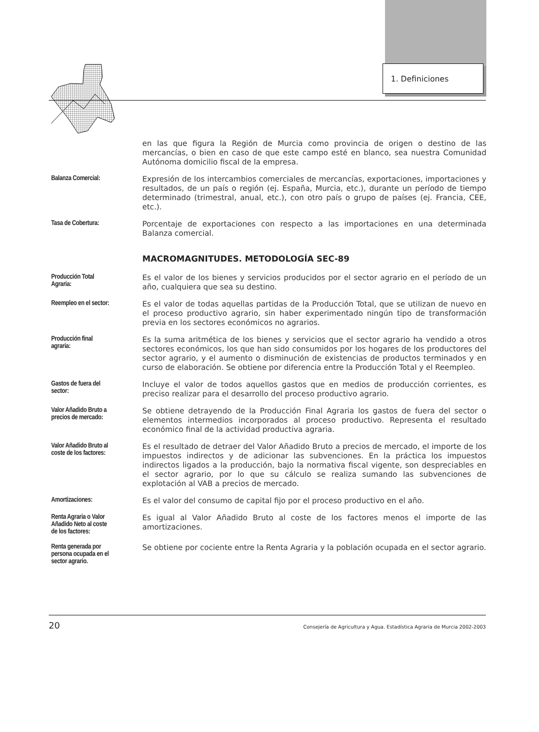1. Definiciones
en las que figura la Región de Murcia como provincia de origen o destino de las mercancías, o bien en caso de que este campo esté en blanco, sea nuestra Comunidad Autónoma domicilio fiscal de la empresa.
Balanza Comercial:
Expresión de los intercambios comerciales de mercancías, exportaciones, importaciones y resultados, de un país o región (ej. España, Murcia, etc.), durante un período de tiempo determinado (trimestral, anual, etc.), con otro país o grupo de países (ej. Francia, CEE, etc.).
Tasa de Cobertura:
Porcentaje de exportaciones con respecto a las importaciones en una determinada Balanza comercial.
MACROMAGNITUDES. METODOLOGÍA SEC-89
Producción Total
Agraria:
Es el valor de los bienes y servicios producidos por el sector agrario en el período de un año, cualquiera que sea su destino.
Reempleo en el sector:
Es el valor de todas aquellas partidas de la Producción Total, que se utilizan de nuevo en el proceso productivo agrario, sin haber experimentado ningún tipo de transformación previa en los sectores económicos no agrarios.
Producción final
agraria:
Es la suma aritmética de los bienes y servicios que el sector agrario ha vendido a otros sectores económicos, los que han sido consumidos por los hogares de los productores del sector agrario, y el aumento o disminución de existencias de productos terminados y en curso de elaboración. Se obtiene por diferencia entre la Producción Total y el Reempleo.
Gastos de fuera del
sector:
Incluye el valor de todos aquellos gastos que en medios de producción corrientes, es preciso realizar para el desarrollo del proceso productivo agrario.
Valor Añadido Bruto a
precios de mercado:
Se obtiene detrayendo de la Producción Final Agraria los gastos de fuera del sector o elementos intermedios incorporados al proceso productivo. Representa el resultado económico final de la actividad productiva agraria.
Valor Añadido Bruto al
coste de los factores:
Es el resultado de detraer del Valor Añadido Bruto a precios de mercado, el importe de los impuestos indirectos y de adicionar las subvenciones. En la práctica los impuestos indirectos ligados a la producción, bajo la normativa fiscal vigente, son despreciables en el sector agrario, por lo que su cálculo se realiza sumando las subvenciones de explotación al VAB a precios de mercado.
Amortizaciones:
Es el valor del consumo de capital fijo por el proceso productivo en el año.
Renta Agraria o Valor
Añadido Neto al coste
de los factores:
Es igual al Valor Añadido Bruto al coste de los factores menos el importe de las amortizaciones.
Renta generada por
persona ocupada en el
sector agrario.
Se obtiene por cociente entre la Renta Agraria y la población ocupada en el sector agrario.
20 Consejería de Agricultura y Agua. Estadística Agraria de Murcia 2002-2003